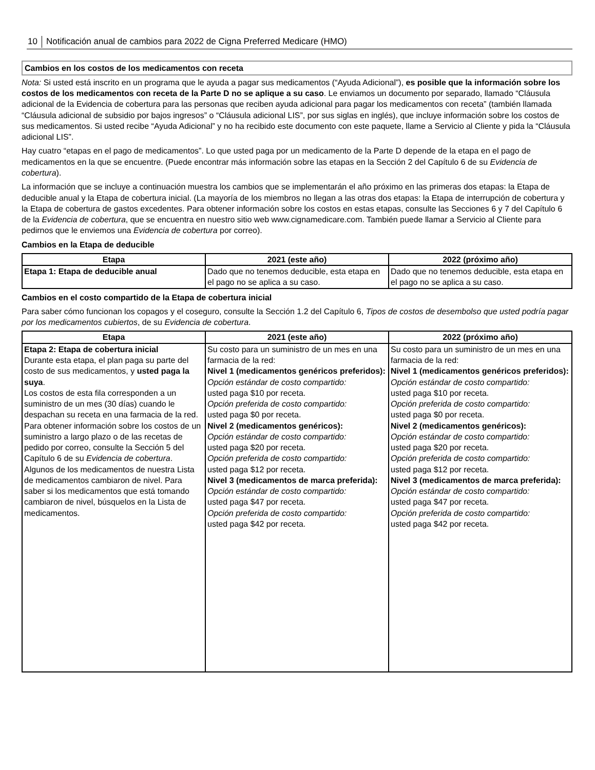10 Notificación anual de cambios para 2022 de Cigna Preferred Medicare (HMO)
Cambios en los costos de los medicamentos con receta
Nota: Si usted está inscrito en un programa que le ayuda a pagar sus medicamentos (“Ayuda Adicional”), es posible que la información sobre los costos de los medicamentos con receta de la Parte D no se aplique a su caso. Le enviamos un documento por separado, llamado “Cláusula adicional de la Evidencia de cobertura para las personas que reciben ayuda adicional para pagar los medicamentos con receta” (también llamada “Cláusula adicional de subsidio por bajos ingresos” o “Cláusula adicional LIS”, por sus siglas en inglés), que incluye información sobre los costos de sus medicamentos. Si usted recibe “Ayuda Adicional” y no ha recibido este documento con este paquete, llame a Servicio al Cliente y pida la “Cláusula adicional LIS”.
Hay cuatro “etapas en el pago de medicamentos”. Lo que usted paga por un medicamento de la Parte D depende de la etapa en el pago de medicamentos en la que se encuentre. (Puede encontrar más información sobre las etapas en la Sección 2 del Capítulo 6 de su Evidencia de cobertura).
La información que se incluye a continuación muestra los cambios que se implementarán el año próximo en las primeras dos etapas: la Etapa de deducible anual y la Etapa de cobertura inicial. (La mayoría de los miembros no llegan a las otras dos etapas: la Etapa de interrupción de cobertura y la Etapa de cobertura de gastos excedentes. Para obtener información sobre los costos en estas etapas, consulte las Secciones 6 y 7 del Capítulo 6 de la Evidencia de cobertura, que se encuentra en nuestro sitio web www.cignamedicare.com. También puede llamar a Servicio al Cliente para pedirnos que le enviemos una Evidencia de cobertura por correo).
Cambios en la Etapa de deducible
| Etapa | 2021 (este año) | 2022 (próximo año) |
| --- | --- | --- |
| Etapa 1: Etapa de deducible anual | Dado que no tenemos deducible, esta etapa en el pago no se aplica a su caso. | Dado que no tenemos deducible, esta etapa en el pago no se aplica a su caso. |
Cambios en el costo compartido de la Etapa de cobertura inicial
Para saber cómo funcionan los copagos y el coseguro, consulte la Sección 1.2 del Capítulo 6, Tipos de costos de desembolso que usted podría pagar por los medicamentos cubiertos, de su Evidencia de cobertura.
| Etapa | 2021 (este año) | 2022 (próximo año) |
| --- | --- | --- |
| Etapa 2: Etapa de cobertura inicial Durante esta etapa, el plan paga su parte del costo de sus medicamentos, y usted paga la suya . Los costos de esta fila corresponden a un suministro de un mes (30 días) cuando le despachan su receta en una farmacia de la red. Para obtener información sobre los costos de un suministro a largo plazo o de las recetas de pedido por correo, consulte la Sección 5 del Capítulo 6 de su Evidencia de cobertura . Algunos de los medicamentos de nuestra Lista de medicamentos cambiaron de nivel. Para saber si los medicamentos que está tomando cambiaron de nivel, búsquelos en la Lista de medicamentos. | Su costo para un suministro de un mes en una farmacia de la red: Nivel 1 (medicamentos genéricos preferidos): Opción estándar de costo compartido: usted paga $10 por receta. Opción preferida de costo compartido: usted paga $0 por receta. Nivel 2 (medicamentos genéricos): Opción estándar de costo compartido: usted paga $20 por receta. Opción preferida de costo compartido: usted paga $12 por receta. Nivel 3 (medicamentos de marca preferida): Opción estándar de costo compartido: usted paga $47 por receta. Opción preferida de costo compartido: usted paga $42 por receta. | Su costo para un suministro de un mes en una farmacia de la red: Nivel 1 (medicamentos genéricos preferidos): Opción estándar de costo compartido: usted paga $10 por receta. Opción preferida de costo compartido: usted paga $0 por receta. Nivel 2 (medicamentos genéricos): Opción estándar de costo compartido: usted paga $20 por receta. Opción preferida de costo compartido: usted paga $12 por receta. Nivel 3 (medicamentos de marca preferida): Opción estándar de costo compartido: usted paga $47 por receta. Opción preferida de costo compartido: usted paga $42 por receta. |